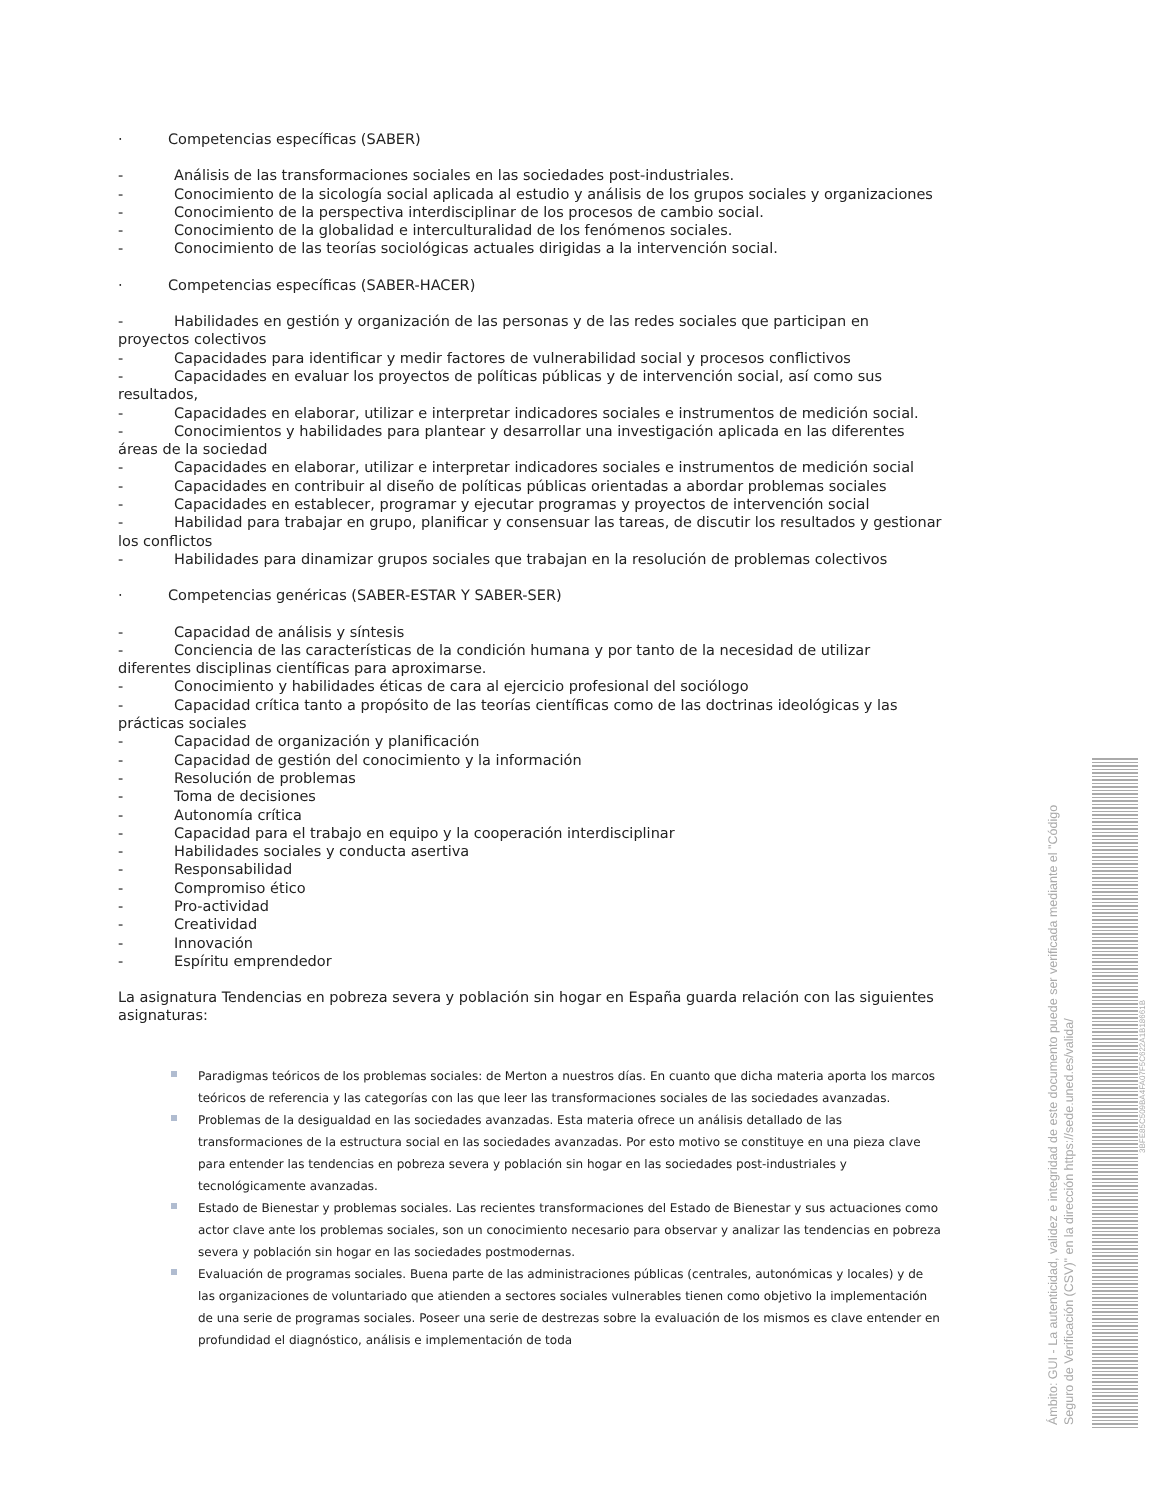· Competencias específicas (SABER)
- Análisis de las transformaciones sociales en las sociedades post-industriales.
- Conocimiento de la sicología social aplicada al estudio y análisis de los grupos sociales y organizaciones
- Conocimiento de la perspectiva interdisciplinar de los procesos de cambio social.
- Conocimiento de la globalidad e interculturalidad de los fenómenos sociales.
- Conocimiento de las teorías sociológicas actuales dirigidas a la intervención social.
· Competencias específicas (SABER-HACER)
- Habilidades en gestión y organización de las personas y de las redes sociales que participan en proyectos colectivos
- Capacidades para identificar y medir factores de vulnerabilidad social y procesos conflictivos
- Capacidades en evaluar los proyectos de políticas públicas y de intervención social, así como sus resultados,
- Capacidades en elaborar, utilizar e interpretar indicadores sociales e instrumentos de medición social.
- Conocimientos y habilidades para plantear y desarrollar una investigación aplicada en las diferentes áreas de la sociedad
- Capacidades en elaborar, utilizar e interpretar indicadores sociales e instrumentos de medición social
- Capacidades en contribuir al diseño de políticas públicas orientadas a abordar problemas sociales
- Capacidades en establecer, programar y ejecutar programas y proyectos de intervención social
- Habilidad para trabajar en grupo, planificar y consensuar las tareas, de discutir los resultados y gestionar los conflictos
- Habilidades para dinamizar grupos sociales que trabajan en la resolución de problemas colectivos
· Competencias genéricas (SABER-ESTAR Y SABER-SER)
- Capacidad de análisis y síntesis
- Conciencia de las características de la condición humana y por tanto de la necesidad de utilizar diferentes disciplinas científicas para aproximarse.
- Conocimiento y habilidades éticas de cara al ejercicio profesional del sociólogo
- Capacidad crítica tanto a propósito de las teorías científicas como de las doctrinas ideológicas y las prácticas sociales
- Capacidad de organización y planificación
- Capacidad de gestión del conocimiento y la información
- Resolución de problemas
- Toma de decisiones
- Autonomía crítica
- Capacidad para el trabajo en equipo y la cooperación interdisciplinar
- Habilidades sociales y conducta asertiva
- Responsabilidad
- Compromiso ético
- Pro-actividad
- Creatividad
- Innovación
- Espíritu emprendedor
La asignatura Tendencias en pobreza severa y población sin hogar en España guarda relación con las siguientes asignaturas:
Paradigmas teóricos de los problemas sociales: de Merton a nuestros días. En cuanto que dicha materia aporta los marcos teóricos de referencia y las categorías con las que leer las transformaciones sociales de las sociedades avanzadas.
Problemas de la desigualdad en las sociedades avanzadas. Esta materia ofrece un análisis detallado de las transformaciones de la estructura social en las sociedades avanzadas. Por esto motivo se constituye en una pieza clave para entender las tendencias en pobreza severa y población sin hogar en las sociedades post-industriales y tecnológicamente avanzadas.
Estado de Bienestar y problemas sociales. Las recientes transformaciones del Estado de Bienestar y sus actuaciones como actor clave ante los problemas sociales, son un conocimiento necesario para observar y analizar las tendencias en pobreza severa y población sin hogar en las sociedades postmodernas.
Evaluación de programas sociales. Buena parte de las administraciones públicas (centrales, autonómicas y locales) y de las organizaciones de voluntariado que atienden a sectores sociales vulnerables tienen como objetivo la implementación de una serie de programas sociales. Poseer una serie de destrezas sobre la evaluación de los mismos es clave entender en profundidad el diagnóstico, análisis e implementación de toda
Ámbito: GUI - La autenticidad, validez e integridad de este documento puede ser verificada mediante el "Código Seguro de Verificación (CSV)" en la dirección https://sede.uned.es/valida/
3BFE85C509BA4FA07F5C622A1B18661B